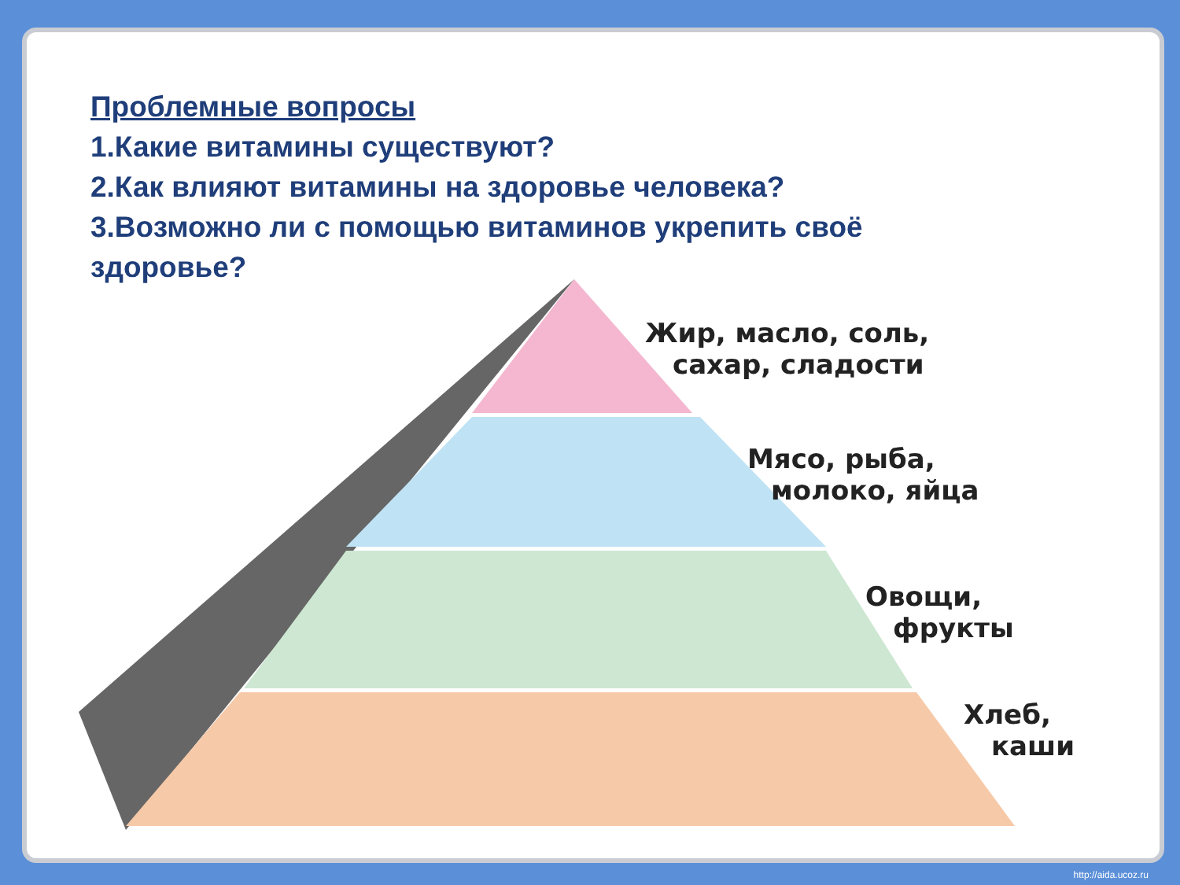Проблемные вопросы
1.Какие витамины существуют?
2.Как влияют витамины на здоровье человека?
3.Возможно ли с помощью витаминов укрепить своё здоровье?
Жир, масло, соль,
сахар, сладости
Мясо, рыба,
молоко, яйца
Овощи,
фрукты
Хлеб,
каши
http://aida.ucoz.ru